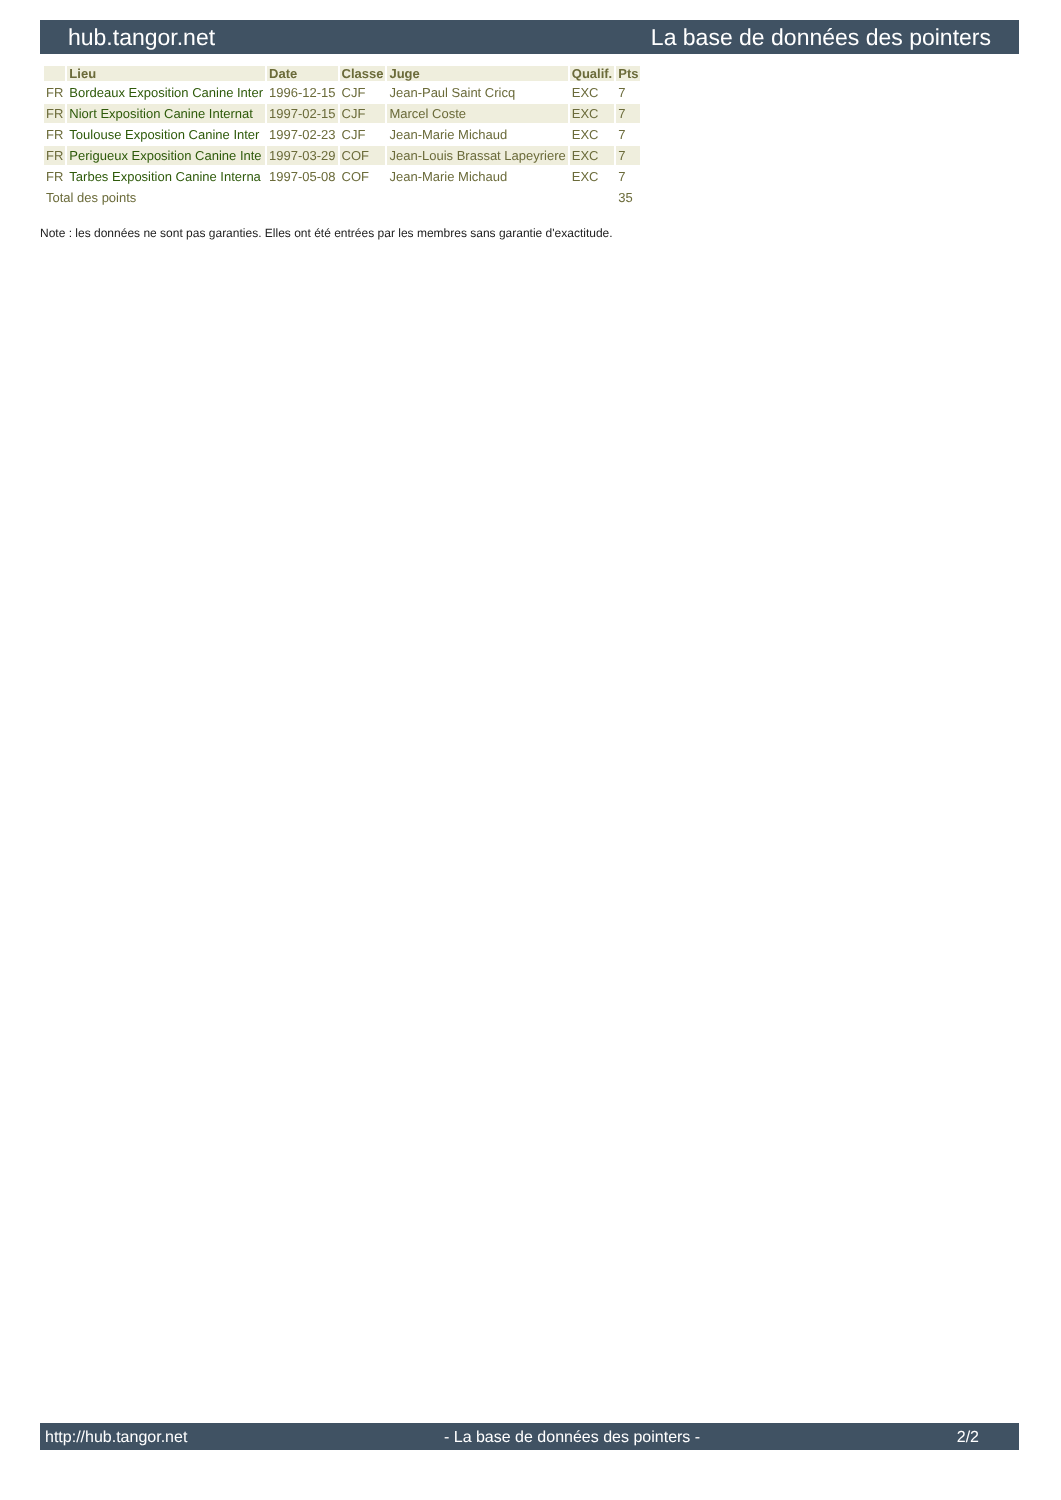hub.tangor.net La base de données des pointers
| | Lieu | Date | Classe | Juge | Qualif. | Pts |
| --- | --- | --- | --- | --- | --- | --- |
| FR | Bordeaux Exposition Canine Inter | 1996-12-15 | CJF | Jean-Paul Saint Cricq | EXC | 7 |
| FR | Niort Exposition Canine Internat | 1997-02-15 | CJF | Marcel Coste | EXC | 7 |
| FR | Toulouse Exposition Canine Inter | 1997-02-23 | CJF | Jean-Marie Michaud | EXC | 7 |
| FR | Perigueux Exposition Canine Inte | 1997-03-29 | COF | Jean-Louis Brassat Lapeyriere | EXC | 7 |
| FR | Tarbes Exposition Canine Interna | 1997-05-08 | COF | Jean-Marie Michaud | EXC | 7 |
| Total des points | | | | | | 35 |
Note : les données ne sont pas garanties. Elles ont été entrées par les membres sans garantie d'exactitude.
http://hub.tangor.net - La base de données des pointers - 2/2